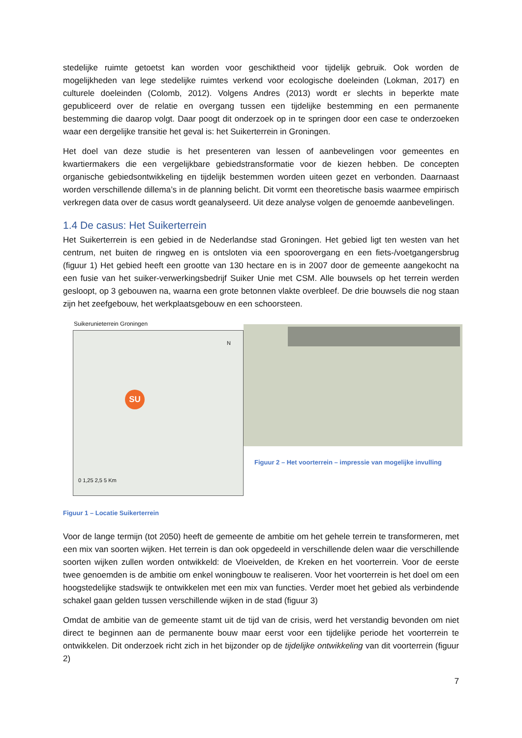stedelijke ruimte getoetst kan worden voor geschiktheid voor tijdelijk gebruik. Ook worden de mogelijkheden van lege stedelijke ruimtes verkend voor ecologische doeleinden (Lokman, 2017) en culturele doeleinden (Colomb, 2012). Volgens Andres (2013) wordt er slechts in beperkte mate gepubliceerd over de relatie en overgang tussen een tijdelijke bestemming en een permanente bestemming die daarop volgt. Daar poogt dit onderzoek op in te springen door een case te onderzoeken waar een dergelijke transitie het geval is: het Suikerterrein in Groningen.
Het doel van deze studie is het presenteren van lessen of aanbevelingen voor gemeentes en kwartiermakers die een vergelijkbare gebiedstransformatie voor de kiezen hebben. De concepten organische gebiedsontwikkeling en tijdelijk bestemmen worden uiteen gezet en verbonden. Daarnaast worden verschillende dillema’s in de planning belicht. Dit vormt een theoretische basis waarmee empirisch verkregen data over de casus wordt geanalyseerd. Uit deze analyse volgen de genoemde aanbevelingen.
1.4 De casus: Het Suikerterrein
Het Suikerterrein is een gebied in de Nederlandse stad Groningen. Het gebied ligt ten westen van het centrum, net buiten de ringweg en is ontsloten via een spoorovergang en een fiets-/voetgangersbrug (figuur 1) Het gebied heeft een grootte van 130 hectare en is in 2007 door de gemeente aangekocht na een fusie van het suiker-verwerkingsbedrijf Suiker Unie met CSM. Alle bouwsels op het terrein werden gesloopt, op 3 gebouwen na, waarna een grote betonnen vlakte overbleef. De drie bouwsels die nog staan zijn het zeefgebouw, het werkplaatsgebouw en een schoorsteen.
Suikerunieterrein Groningen
SU
N
0 1,25 2,5 5 Km
Figuur 1 – Locatie Suikerterrein
Figuur 2 – Het voorterrein – impressie van mogelijke invulling
Voor de lange termijn (tot 2050) heeft de gemeente de ambitie om het gehele terrein te transformeren, met een mix van soorten wijken. Het terrein is dan ook opgedeeld in verschillende delen waar die verschillende soorten wijken zullen worden ontwikkeld: de Vloeivelden, de Kreken en het voorterrein. Voor de eerste twee genoemden is de ambitie om enkel woningbouw te realiseren. Voor het voorterrein is het doel om een hoogstedelijke stadswijk te ontwikkelen met een mix van functies. Verder moet het gebied als verbindende schakel gaan gelden tussen verschillende wijken in de stad (figuur 3)
Omdat de ambitie van de gemeente stamt uit de tijd van de crisis, werd het verstandig bevonden om niet direct te beginnen aan de permanente bouw maar eerst voor een tijdelijke periode het voorterrein te ontwikkelen. Dit onderzoek richt zich in het bijzonder op de tijdelijke ontwikkeling van dit voorterrein (figuur 2)
7